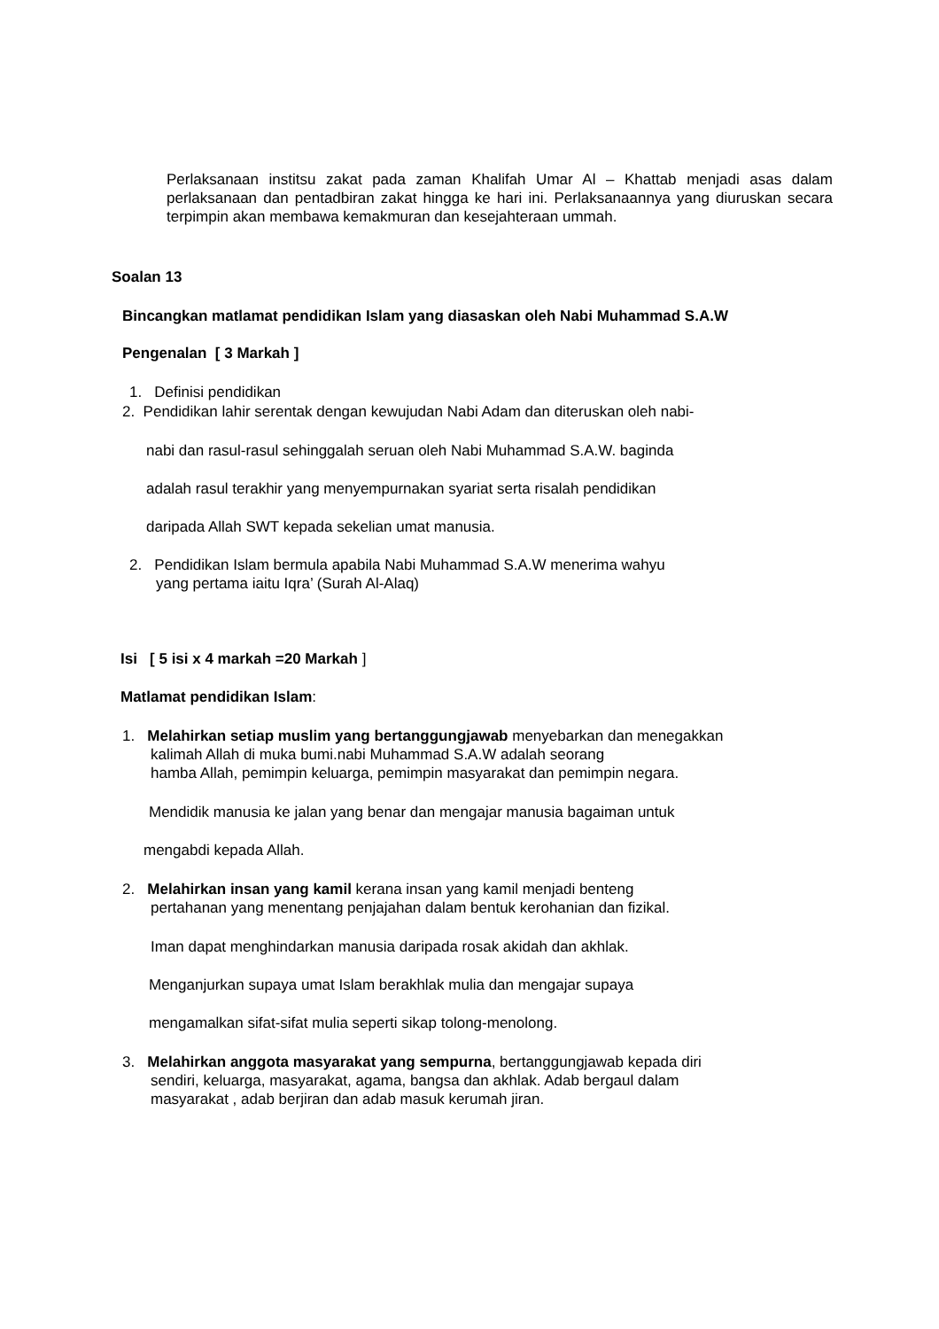Perlaksanaan institsu zakat pada zaman Khalifah Umar Al – Khattab menjadi asas dalam perlaksanaan dan pentadbiran zakat hingga ke hari ini. Perlaksanaannya yang diuruskan secara terpimpin akan membawa kemakmuran dan kesejahteraan ummah.
Soalan 13
Bincangkan matlamat pendidikan Islam yang diasaskan oleh Nabi Muhammad S.A.W
Pengenalan [ 3 Markah ]
1. Definisi pendidikan
2. Pendidikan lahir serentak dengan kewujudan Nabi Adam dan diteruskan oleh nabi-
nabi dan rasul-rasul sehinggalah seruan oleh Nabi Muhammad S.A.W. baginda
adalah rasul terakhir yang menyempurnakan syariat serta risalah pendidikan
daripada Allah SWT kepada sekelian umat manusia.
2. Pendidikan Islam bermula apabila Nabi Muhammad S.A.W menerima wahyu
yang pertama iaitu Iqra’ (Surah Al-Alaq)
Isi [ 5 isi x 4 markah =20 Markah ]
Matlamat pendidikan Islam:
1. Melahirkan setiap muslim yang bertanggungjawab menyebarkan dan menegakkan
kalimah Allah di muka bumi.nabi Muhammad S.A.W adalah seorang
hamba Allah, pemimpin keluarga, pemimpin masyarakat dan pemimpin negara.
Mendidik manusia ke jalan yang benar dan mengajar manusia bagaiman untuk
mengabdi kepada Allah.
2. Melahirkan insan yang kamil kerana insan yang kamil menjadi benteng
pertahanan yang menentang penjajahan dalam bentuk kerohanian dan fizikal.
Iman dapat menghindarkan manusia daripada rosak akidah dan akhlak.
Menganjurkan supaya umat Islam berakhlak mulia dan mengajar supaya
mengamalkan sifat-sifat mulia seperti sikap tolong-menolong.
3. Melahirkan anggota masyarakat yang sempurna, bertanggungjawab kepada diri
sendiri, keluarga, masyarakat, agama, bangsa dan akhlak. Adab bergaul dalam
masyarakat , adab berjiran dan adab masuk kerumah jiran.